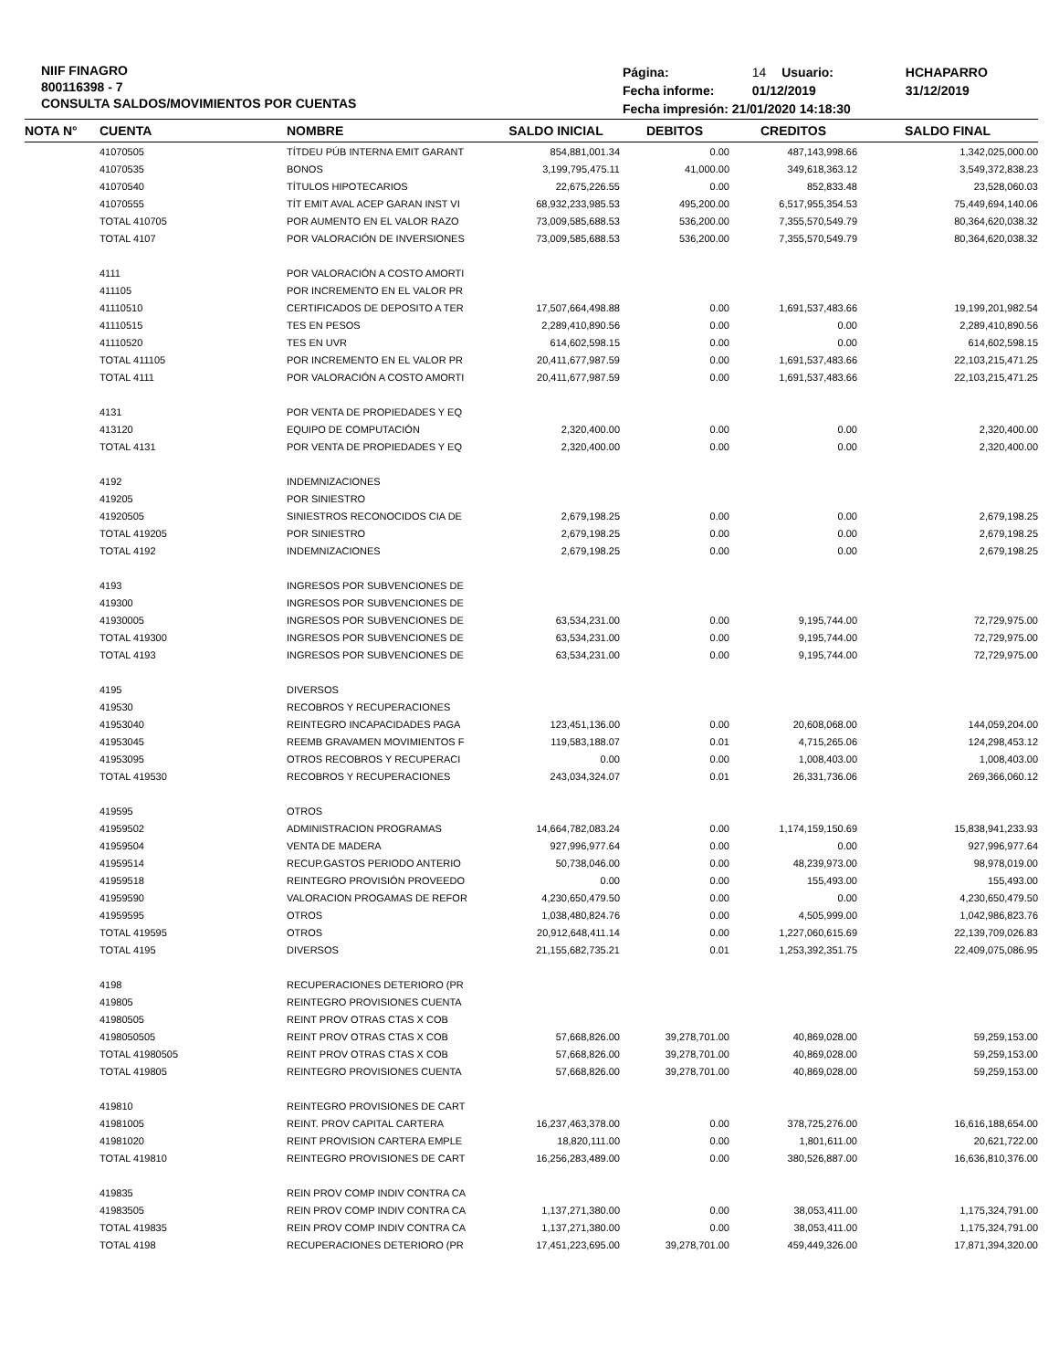NIIF FINAGRO
800116398 - 7
CONSULTA SALDOS/MOVIMIENTOS POR CUENTAS
| Página: | 14 | Usuario: | HCHAPARRO |
| Fecha informe: | 01/12/2019 | | 31/12/2019 |
| Fecha impresión: 21/01/2020 14:18:30 | | | |
| NOTA N° | CUENTA | NOMBRE | SALDO INICIAL | DEBITOS | CREDITOS | SALDO FINAL |
| --- | --- | --- | --- | --- | --- | --- |
| | 41070505 | TÍTDEU PÚB INTERNA EMIT GARANT | 854,881,001.34 | 0.00 | 487,143,998.66 | 1,342,025,000.00 |
| | 41070535 | BONOS | 3,199,795,475.11 | 41,000.00 | 349,618,363.12 | 3,549,372,838.23 |
| | 41070540 | TÍTULOS HIPOTECARIOS | 22,675,226.55 | 0.00 | 852,833.48 | 23,528,060.03 |
| | 41070555 | TÍT EMIT AVAL ACEP GARAN INST VI | 68,932,233,985.53 | 495,200.00 | 6,517,955,354.53 | 75,449,694,140.06 |
| | TOTAL 410705 | POR AUMENTO EN EL VALOR RAZO | 73,009,585,688.53 | 536,200.00 | 7,355,570,549.79 | 80,364,620,038.32 |
| | TOTAL 4107 | POR VALORACIÓN DE INVERSIONES | 73,009,585,688.53 | 536,200.00 | 7,355,570,549.79 | 80,364,620,038.32 |
| | 4111 | POR VALORACIÓN A COSTO AMORTI | | | | |
| | 411105 | POR INCREMENTO EN EL VALOR PR | | | | |
| | 41110510 | CERTIFICADOS DE DEPOSITO A TER | 17,507,664,498.88 | 0.00 | 1,691,537,483.66 | 19,199,201,982.54 |
| | 41110515 | TES EN PESOS | 2,289,410,890.56 | 0.00 | 0.00 | 2,289,410,890.56 |
| | 41110520 | TES EN UVR | 614,602,598.15 | 0.00 | 0.00 | 614,602,598.15 |
| | TOTAL 411105 | POR INCREMENTO EN EL VALOR PR | 20,411,677,987.59 | 0.00 | 1,691,537,483.66 | 22,103,215,471.25 |
| | TOTAL 4111 | POR VALORACIÓN A COSTO AMORTI | 20,411,677,987.59 | 0.00 | 1,691,537,483.66 | 22,103,215,471.25 |
| | 4131 | POR VENTA DE PROPIEDADES Y EQ | | | | |
| | 413120 | EQUIPO DE COMPUTACIÓN | 2,320,400.00 | 0.00 | 0.00 | 2,320,400.00 |
| | TOTAL 4131 | POR VENTA DE PROPIEDADES Y EQ | 2,320,400.00 | 0.00 | 0.00 | 2,320,400.00 |
| | 4192 | INDEMNIZACIONES | | | | |
| | 419205 | POR SINIESTRO | | | | |
| | 41920505 | SINIESTROS RECONOCIDOS CIA DE | 2,679,198.25 | 0.00 | 0.00 | 2,679,198.25 |
| | TOTAL 419205 | POR SINIESTRO | 2,679,198.25 | 0.00 | 0.00 | 2,679,198.25 |
| | TOTAL 4192 | INDEMNIZACIONES | 2,679,198.25 | 0.00 | 0.00 | 2,679,198.25 |
| | 4193 | INGRESOS POR SUBVENCIONES DE | | | | |
| | 419300 | INGRESOS POR SUBVENCIONES DE | | | | |
| | 41930005 | INGRESOS POR SUBVENCIONES DE | 63,534,231.00 | 0.00 | 9,195,744.00 | 72,729,975.00 |
| | TOTAL 419300 | INGRESOS POR SUBVENCIONES DE | 63,534,231.00 | 0.00 | 9,195,744.00 | 72,729,975.00 |
| | TOTAL 4193 | INGRESOS POR SUBVENCIONES DE | 63,534,231.00 | 0.00 | 9,195,744.00 | 72,729,975.00 |
| | 4195 | DIVERSOS | | | | |
| | 419530 | RECOBROS Y RECUPERACIONES | | | | |
| | 41953040 | REINTEGRO INCAPACIDADES PAGA | 123,451,136.00 | 0.00 | 20,608,068.00 | 144,059,204.00 |
| | 41953045 | REEMB GRAVAMEN MOVIMIENTOS F | 119,583,188.07 | 0.01 | 4,715,265.06 | 124,298,453.12 |
| | 41953095 | OTROS RECOBROS Y RECUPERACI | 0.00 | 0.00 | 1,008,403.00 | 1,008,403.00 |
| | TOTAL 419530 | RECOBROS Y RECUPERACIONES | 243,034,324.07 | 0.01 | 26,331,736.06 | 269,366,060.12 |
| | 419595 | OTROS | | | | |
| | 41959502 | ADMINISTRACION PROGRAMAS | 14,664,782,083.24 | 0.00 | 1,174,159,150.69 | 15,838,941,233.93 |
| | 41959504 | VENTA DE MADERA | 927,996,977.64 | 0.00 | 0.00 | 927,996,977.64 |
| | 41959514 | RECUP.GASTOS PERIODO ANTERIO | 50,738,046.00 | 0.00 | 48,239,973.00 | 98,978,019.00 |
| | 41959518 | REINTEGRO PROVISIÓN PROVEEDO | 0.00 | 0.00 | 155,493.00 | 155,493.00 |
| | 41959590 | VALORACION PROGAMAS DE REFOR | 4,230,650,479.50 | 0.00 | 0.00 | 4,230,650,479.50 |
| | 41959595 | OTROS | 1,038,480,824.76 | 0.00 | 4,505,999.00 | 1,042,986,823.76 |
| | TOTAL 419595 | OTROS | 20,912,648,411.14 | 0.00 | 1,227,060,615.69 | 22,139,709,026.83 |
| | TOTAL 4195 | DIVERSOS | 21,155,682,735.21 | 0.01 | 1,253,392,351.75 | 22,409,075,086.95 |
| | 4198 | RECUPERACIONES DETERIORO (PR | | | | |
| | 419805 | REINTEGRO PROVISIONES CUENTA | | | | |
| | 41980505 | REINT PROV OTRAS CTAS X COB | | | | |
| | 4198050505 | REINT PROV OTRAS CTAS X COB | 57,668,826.00 | 39,278,701.00 | 40,869,028.00 | 59,259,153.00 |
| | TOTAL 41980505 | REINT PROV OTRAS CTAS X COB | 57,668,826.00 | 39,278,701.00 | 40,869,028.00 | 59,259,153.00 |
| | TOTAL 419805 | REINTEGRO PROVISIONES CUENTA | 57,668,826.00 | 39,278,701.00 | 40,869,028.00 | 59,259,153.00 |
| | 419810 | REINTEGRO PROVISIONES DE CART | | | | |
| | 41981005 | REINT. PROV CAPITAL CARTERA | 16,237,463,378.00 | 0.00 | 378,725,276.00 | 16,616,188,654.00 |
| | 41981020 | REINT PROVISION CARTERA EMPLE | 18,820,111.00 | 0.00 | 1,801,611.00 | 20,621,722.00 |
| | TOTAL 419810 | REINTEGRO PROVISIONES DE CART | 16,256,283,489.00 | 0.00 | 380,526,887.00 | 16,636,810,376.00 |
| | 419835 | REIN PROV COMP INDIV CONTRA CA | | | | |
| | 41983505 | REIN PROV COMP INDIV CONTRA CA | 1,137,271,380.00 | 0.00 | 38,053,411.00 | 1,175,324,791.00 |
| | TOTAL 419835 | REIN PROV COMP INDIV CONTRA CA | 1,137,271,380.00 | 0.00 | 38,053,411.00 | 1,175,324,791.00 |
| | TOTAL 4198 | RECUPERACIONES DETERIORO (PR | 17,451,223,695.00 | 39,278,701.00 | 459,449,326.00 | 17,871,394,320.00 |